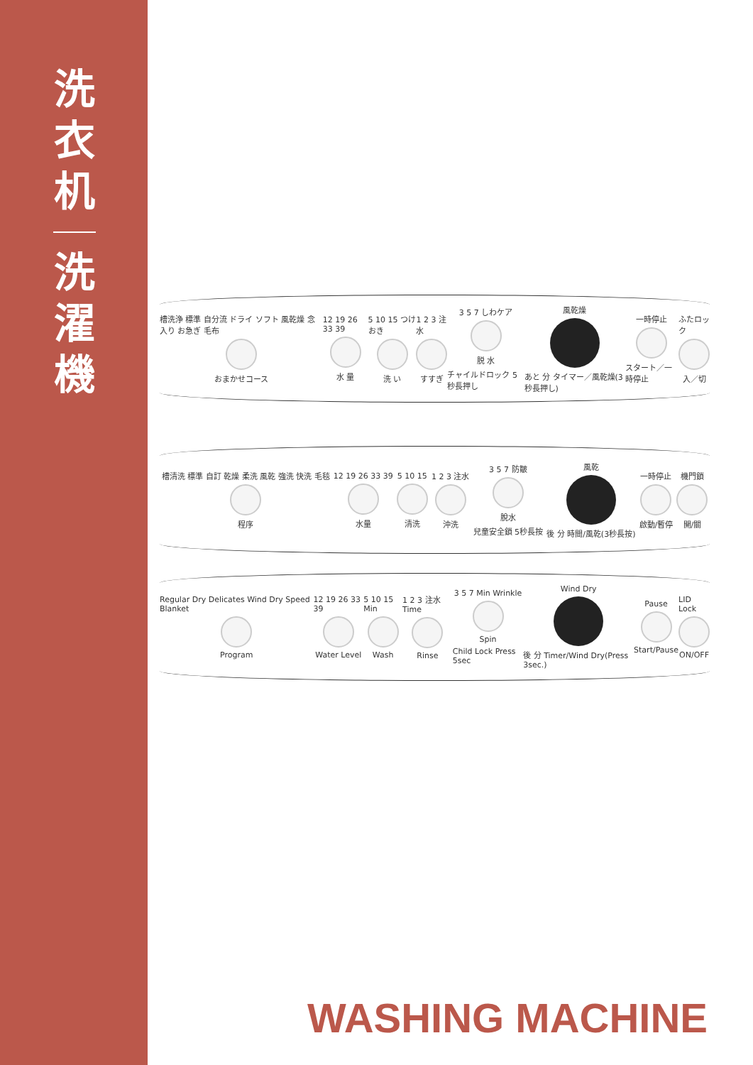洗
衣
机
洗
濯
機
槽洗浄 標準 自分流 ドライ ソフト 風乾燥 念入り お急ぎ 毛布
おまかせコース
12 19 26 33 39
水 量
5 10 15 つけおき
洗 い
1 2 3 注水
すすぎ
3 5 7 しわケア
脱 水
チャイルドロック 5秒長押し
風乾燥
あと 分 タイマー／風乾燥(3秒長押し)
一時停止
スタート／一時停止
ふたロック
入／切
槽清洗 標準 自訂 乾燥 柔洗 風乾 強洗 快洗 毛毯
程序
12 19 26 33 39
水量
5 10 15
清洗
1 2 3 注水
沖洗
3 5 7 防皺
脫水
兒童安全鎖 5秒長按
風乾
後 分 時間/風乾(3秒長按)
一時停止
啟動/暫停
機門鎖
開/關
Regular Dry Delicates Wind Dry Speed Blanket
Program
12 19 26 33 39
Water Level
5 10 15 Min
Wash
1 2 3 注水 Time
Rinse
3 5 7 Min Wrinkle
Spin
Child Lock Press 5sec
Wind Dry
後 分 Timer/Wind Dry(Press 3sec.)
Pause
Start/Pause
LID Lock
ON/OFF
WASHING MACHINE